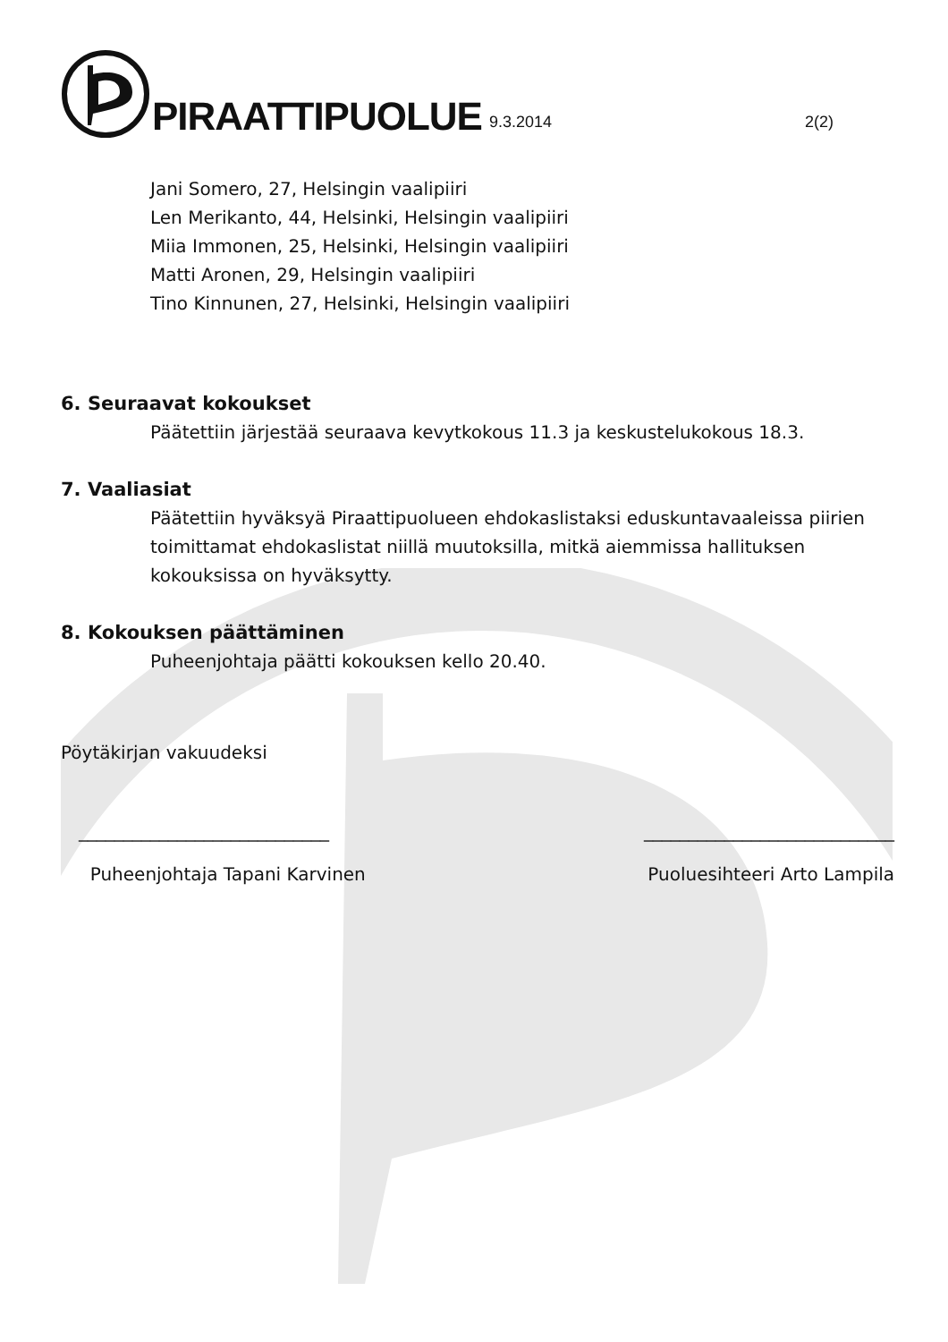PIRAATTIPUOLUE 9.3.2014 2(2)
Jani Somero, 27, Helsingin vaalipiiri
Len Merikanto, 44, Helsinki, Helsingin vaalipiiri
Miia Immonen, 25, Helsinki, Helsingin vaalipiiri
Matti Aronen, 29, Helsingin vaalipiiri
Tino Kinnunen, 27, Helsinki, Helsingin vaalipiiri
6. Seuraavat kokoukset
Päätettiin järjestää seuraava kevytkokous 11.3 ja keskustelukokous 18.3.
7. Vaaliasiat
Päätettiin hyväksyä Piraattipuolueen ehdokaslistaksi eduskuntavaaleissa piirien toimittamat ehdokaslistat niillä muutoksilla, mitkä aiemmissa hallituksen kokouksissa on hyväksytty.
8. Kokouksen päättäminen
Puheenjohtaja päätti kokouksen kello 20.40.
Pöytäkirjan vakuudeksi
____________________________
Puheenjohtaja Tapani Karvinen
____________________________
Puoluesihteeri Arto Lampila